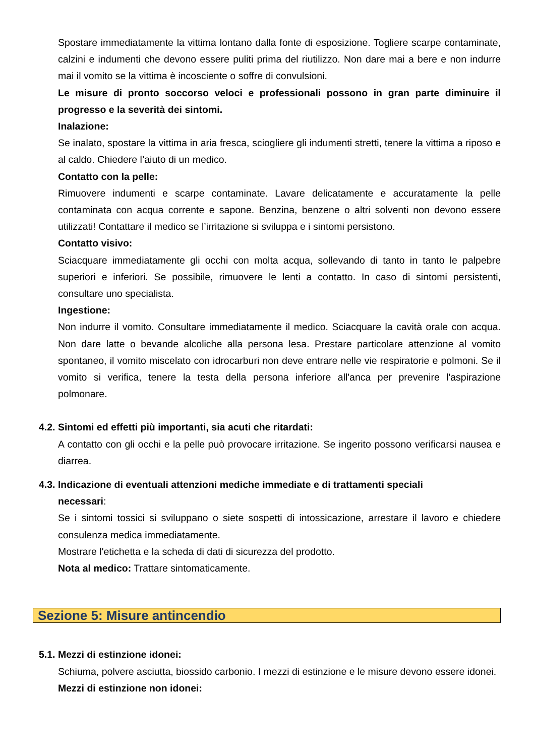Spostare immediatamente la vittima lontano dalla fonte di esposizione. Togliere scarpe contaminate, calzini e indumenti che devono essere puliti prima del riutilizzo. Non dare mai a bere e non indurre mai il vomito se la vittima è incosciente o soffre di convulsioni.
Le misure di pronto soccorso veloci e professionali possono in gran parte diminuire il progresso e la severità dei sintomi.
Inalazione:
Se inalato, spostare la vittima in aria fresca, sciogliere gli indumenti stretti, tenere la vittima a riposo e al caldo. Chiedere l’aiuto di un medico.
Contatto con la pelle:
Rimuovere indumenti e scarpe contaminate. Lavare delicatamente e accuratamente la pelle contaminata con acqua corrente e sapone. Benzina, benzene o altri solventi non devono essere utilizzati! Contattare il medico se l’irritazione si sviluppa e i sintomi persistono.
Contatto visivo:
Sciacquare immediatamente gli occhi con molta acqua, sollevando di tanto in tanto le palpebre superiori e inferiori. Se possibile, rimuovere le lenti a contatto. In caso di sintomi persistenti, consultare uno specialista.
Ingestione:
Non indurre il vomito. Consultare immediatamente il medico. Sciacquare la cavità orale con acqua. Non dare latte o bevande alcoliche alla persona lesa. Prestare particolare attenzione al vomito spontaneo, il vomito miscelato con idrocarburi non deve entrare nelle vie respiratorie e polmoni. Se il vomito si verifica, tenere la testa della persona inferiore all'anca per prevenire l'aspirazione polmonare.
4.2. Sintomi ed effetti più importanti, sia acuti che ritardati:
A contatto con gli occhi e la pelle può provocare irritazione. Se ingerito possono verificarsi nausea e diarrea.
4.3. Indicazione di eventuali attenzioni mediche immediate e di trattamenti speciali
necessari:
Se i sintomi tossici si sviluppano o siete sospetti di intossicazione, arrestare il lavoro e chiedere consulenza medica immediatamente.
Mostrare l'etichetta e la scheda di dati di sicurezza del prodotto.
Nota al medico: Trattare sintomaticamente.
Sezione 5: Misure antincendio
5.1. Mezzi di estinzione idonei:
Schiuma, polvere asciutta, biossido carbonio. I mezzi di estinzione e le misure devono essere idonei.
Mezzi di estinzione non idonei: